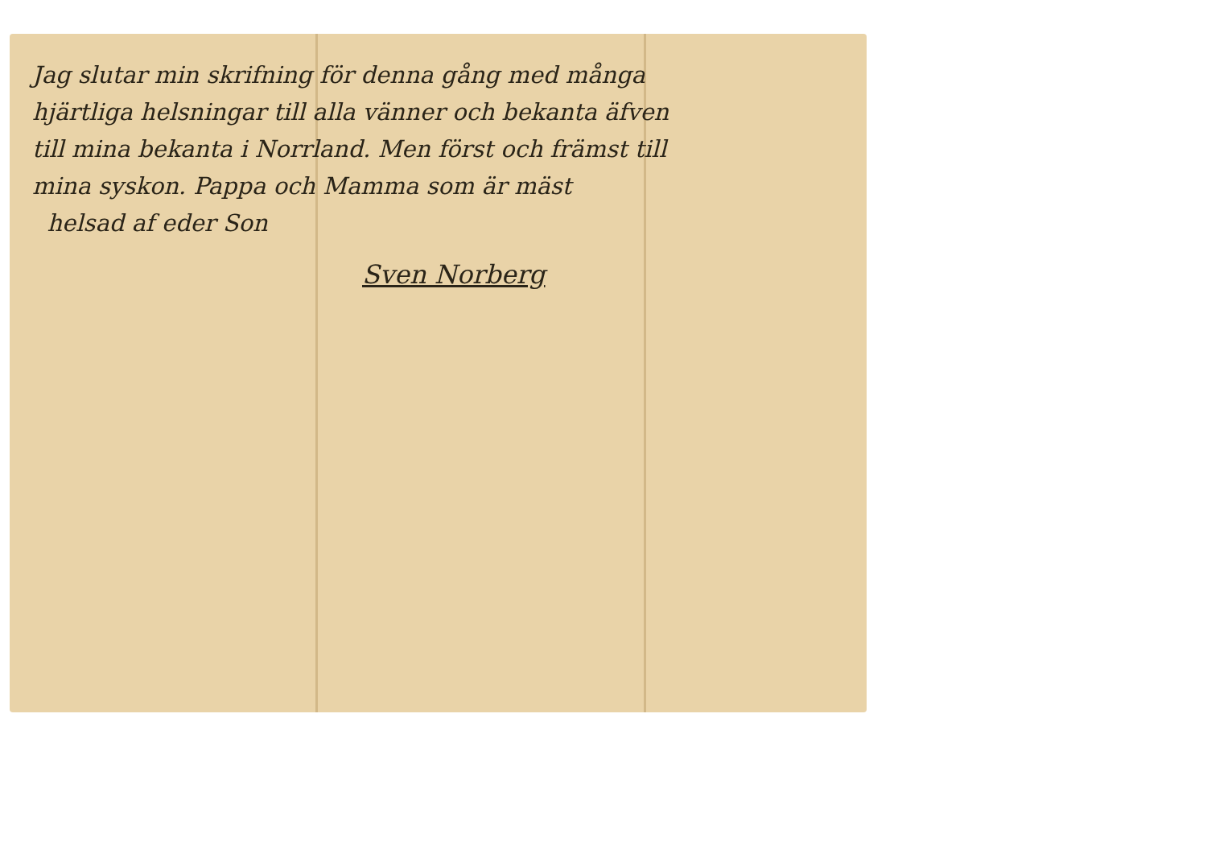Jag slutar min skrifning för denna gång med många
hjärtliga helsningar till alla vänner och bekanta äfven
till mina bekanta i Norrland. Men först och främst till
mina syskon. Pappa och Mamma som är mäst
helsad af eder Son
Sven Norberg